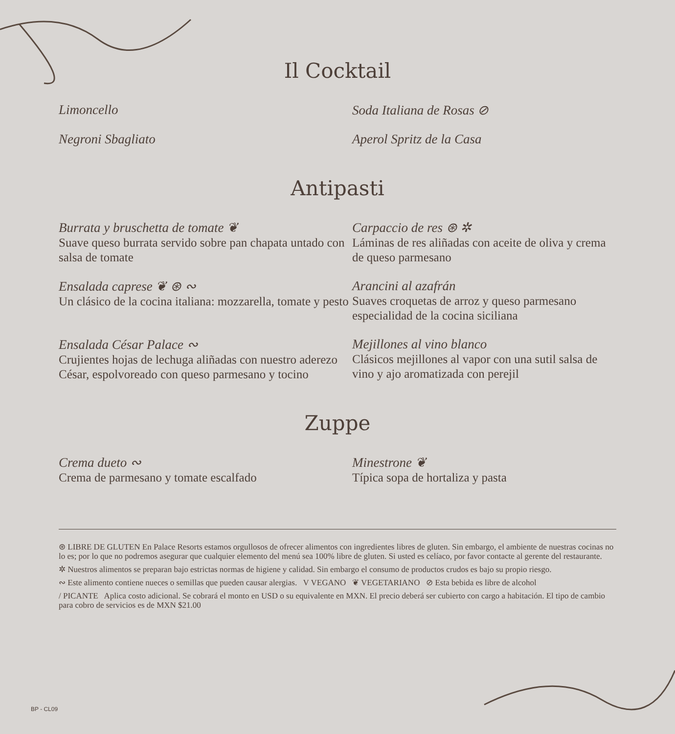Il Cocktail
Limoncello
Soda Italiana de Rosas ⊘
Negroni Sbagliato
Aperol Spritz de la Casa
Antipasti
Burrata y bruschetta de tomate ❦
Suave queso burrata servido sobre pan chapata untado con salsa de tomate
Carpaccio de res ⊛ ✲
Láminas de res aliñadas con aceite de oliva y crema de queso parmesano
Ensalada caprese ❦ ⊛ ∾
Un clásico de la cocina italiana: mozzarella, tomate y pesto
Arancini al azafrán
Suaves croquetas de arroz y queso parmesano especialidad de la cocina siciliana
Ensalada César Palace ∾
Crujientes hojas de lechuga aliñadas con nuestro aderezo César, espolvoreado con queso parmesano y tocino
Mejillones al vino blanco
Clásicos mejillones al vapor con una sutil salsa de vino y ajo aromatizada con perejil
Zuppe
Crema dueto ∾
Crema de parmesano y tomate escalfado
Minestrone ❦
Típica sopa de hortaliza y pasta
⊛ LIBRE DE GLUTEN En Palace Resorts estamos orgullosos de ofrecer alimentos con ingredientes libres de gluten. Sin embargo, el ambiente de nuestras cocinas no lo es; por lo que no podremos asegurar que cualquier elemento del menú sea 100% libre de gluten. Si usted es celíaco, por favor contacte al gerente del restaurante.
✲ Nuestros alimentos se preparan bajo estrictas normas de higiene y calidad. Sin embargo el consumo de productos crudos es bajo su propio riesgo.
∾ Este alimento contiene nueces o semillas que pueden causar alergias. V VEGANO ❦ VEGETARIANO ⊘ Esta bebida es libre de alcohol
/ PICANTE Aplica costo adicional. Se cobrará el monto en USD o su equivalente en MXN. El precio deberá ser cubierto con cargo a habitación. El tipo de cambio para cobro de servicios es de MXN $21.00
BP - CL09